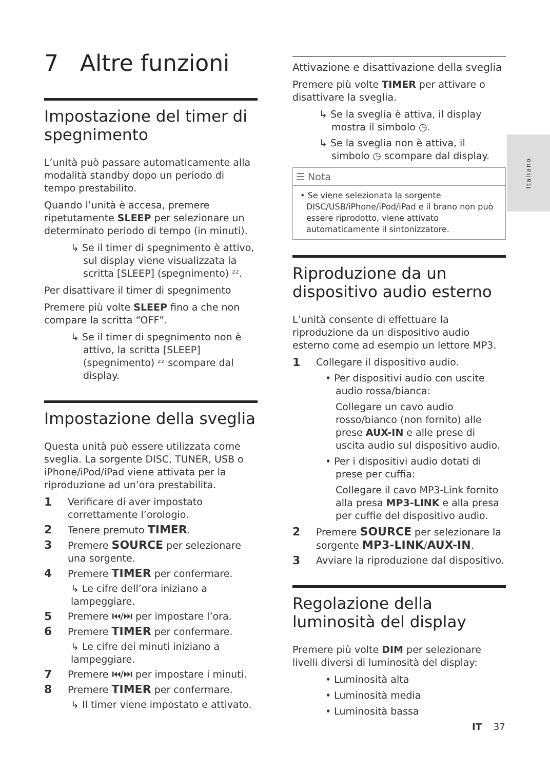7 Altre funzioni
Impostazione del timer di spegnimento
L’unità può passare automaticamente alla modalità standby dopo un periodo di tempo prestabilito.
Quando l’unità è accesa, premere ripetutamente SLEEP per selezionare un determinato periodo di tempo (in minuti).
↳ Se il timer di spegnimento è attivo, sul display viene visualizzata la scritta [SLEEP] (spegnimento) ᶻᶻ.
Per disattivare il timer di spegnimento
Premere più volte SLEEP fino a che non compare la scritta “OFF”.
↳ Se il timer di spegnimento non è attivo, la scritta [SLEEP] (spegnimento) ᶻᶻ scompare dal display.
Impostazione della sveglia
Questa unità può essere utilizzata come sveglia. La sorgente DISC, TUNER, USB o iPhone/iPod/iPad viene attivata per la riproduzione ad un’ora prestabilita.
1
Verificare di aver impostato correttamente l’orologio.
2
Tenere premuto TIMER.
3
Premere SOURCE per selezionare una sorgente.
4
Premere TIMER per confermare.
↳ Le cifre dell’ora iniziano a lampeggiare.
5
Premere ⏮/⏭ per impostare l’ora.
6
Premere TIMER per confermare.
↳ Le cifre dei minuti iniziano a lampeggiare.
7
Premere ⏮/⏭ per impostare i minuti.
8
Premere TIMER per confermare.
↳ Il timer viene impostato e attivato.
Attivazione e disattivazione della sveglia
Premere più volte TIMER per attivare o disattivare la sveglia.
↳ Se la sveglia è attiva, il display mostra il simbolo ◷.
↳ Se la sveglia non è attiva, il simbolo ◷ scompare dal display.
☰ Nota
• Se viene selezionata la sorgente DISC/USB/iPhone/iPod/iPad e il brano non può essere riprodotto, viene attivato automaticamente il sintonizzatore.
Riproduzione da un dispositivo audio esterno
L’unità consente di effettuare la riproduzione da un dispositivo audio esterno come ad esempio un lettore MP3.
1
Collegare il dispositivo audio.
• Per dispositivi audio con uscite audio rossa/bianca:
Collegare un cavo audio rosso/bianco (non fornito) alle prese AUX-IN e alle prese di uscita audio sul dispositivo audio.
• Per i dispositivi audio dotati di prese per cuffia:
Collegare il cavo MP3-Link fornito alla presa MP3-LINK e alla presa per cuffie del dispositivo audio.
2
Premere SOURCE per selezionare la sorgente MP3-LINK/AUX-IN.
3
Avviare la riproduzione dal dispositivo.
Regolazione della luminosità del display
Premere più volte DIM per selezionare livelli diversi di luminosità del display:
• Luminosità alta
• Luminosità media
• Luminosità bassa
Italiano
IT 37